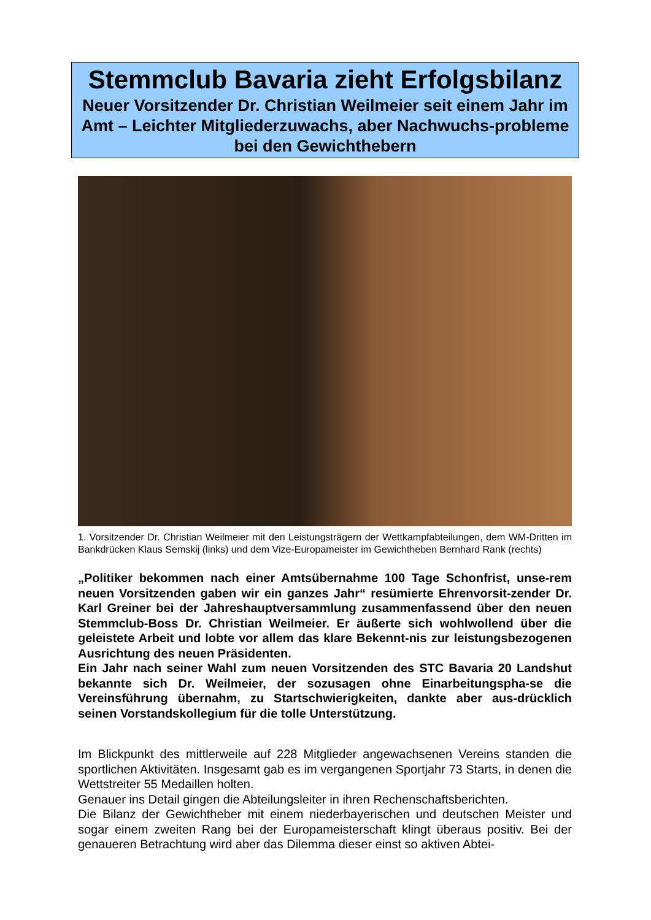Stemmclub Bavaria zieht Erfolgsbilanz
Neuer Vorsitzender Dr. Christian Weilmeier seit einem Jahr im Amt – Leichter Mitgliederzuwachs, aber Nachwuchs-probleme bei den Gewichthebern
1. Vorsitzender Dr. Christian Weilmeier mit den Leistungsträgern der Wettkampfabteilungen, dem WM-Dritten im Bankdrücken Klaus Semskij (links) und dem Vize-Europameister im Gewichtheben Bernhard Rank (rechts)
„Politiker bekommen nach einer Amtsübernahme 100 Tage Schonfrist, unse-rem neuen Vorsitzenden gaben wir ein ganzes Jahr“ resümierte Ehrenvorsit-zender Dr. Karl Greiner bei der Jahreshauptversammlung zusammenfassend über den neuen Stemmclub-Boss Dr. Christian Weilmeier. Er äußerte sich wohlwollend über die geleistete Arbeit und lobte vor allem das klare Bekennt-nis zur leistungsbezogenen Ausrichtung des neuen Präsidenten.
Ein Jahr nach seiner Wahl zum neuen Vorsitzenden des STC Bavaria 20 Landshut bekannte sich Dr. Weilmeier, der sozusagen ohne Einarbeitungspha-se die Vereinsführung übernahm, zu Startschwierigkeiten, dankte aber aus-drücklich seinen Vorstandskollegium für die tolle Unterstützung.
Im Blickpunkt des mittlerweile auf 228 Mitglieder angewachsenen Vereins standen die sportlichen Aktivitäten. Insgesamt gab es im vergangenen Sportjahr 73 Starts, in denen die Wettstreiter 55 Medaillen holten.
Genauer ins Detail gingen die Abteilungsleiter in ihren Rechenschaftsberichten.
Die Bilanz der Gewichtheber mit einem niederbayerischen und deutschen Meister und sogar einem zweiten Rang bei der Europameisterschaft klingt überaus positiv. Bei der genaueren Betrachtung wird aber das Dilemma dieser einst so aktiven Abtei-